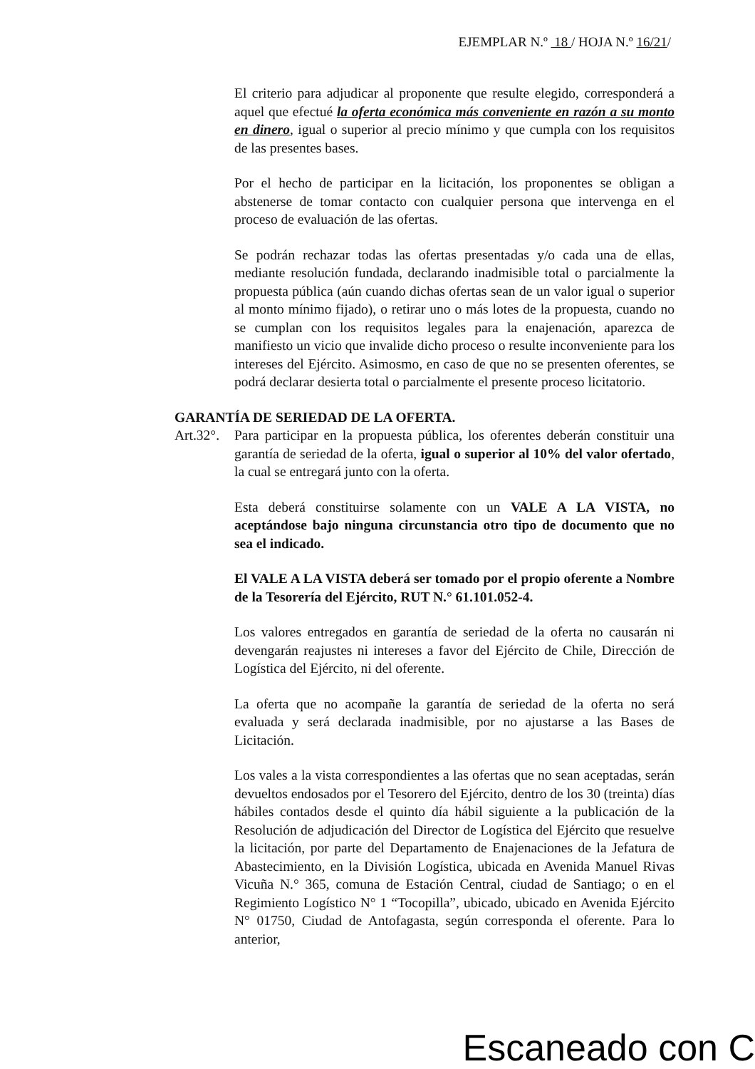EJEMPLAR N.º 18 / HOJA N.º 16/21/
El criterio para adjudicar al proponente que resulte elegido, corresponderá a aquel que efectué la oferta económica más conveniente en razón a su monto en dinero, igual o superior al precio mínimo y que cumpla con los requisitos de las presentes bases.
Por el hecho de participar en la licitación, los proponentes se obligan a abstenerse de tomar contacto con cualquier persona que intervenga en el proceso de evaluación de las ofertas.
Se podrán rechazar todas las ofertas presentadas y/o cada una de ellas, mediante resolución fundada, declarando inadmisible total o parcialmente la propuesta pública (aún cuando dichas ofertas sean de un valor igual o superior al monto mínimo fijado), o retirar uno o más lotes de la propuesta, cuando no se cumplan con los requisitos legales para la enajenación, aparezca de manifiesto un vicio que invalide dicho proceso o resulte inconveniente para los intereses del Ejército. Asimosmo, en caso de que no se presenten oferentes, se podrá declarar desierta total o parcialmente el presente proceso licitatorio.
GARANTÍA DE SERIEDAD DE LA OFERTA.
Art.32°.
Para participar en la propuesta pública, los oferentes deberán constituir una garantía de seriedad de la oferta, igual o superior al 10% del valor ofertado, la cual se entregará junto con la oferta.
Esta deberá constituirse solamente con un VALE A LA VISTA, no aceptándose bajo ninguna circunstancia otro tipo de documento que no sea el indicado.
El VALE A LA VISTA deberá ser tomado por el propio oferente a Nombre de la Tesorería del Ejército, RUT N.° 61.101.052-4.
Los valores entregados en garantía de seriedad de la oferta no causarán ni devengarán reajustes ni intereses a favor del Ejército de Chile, Dirección de Logística del Ejército, ni del oferente.
La oferta que no acompañe la garantía de seriedad de la oferta no será evaluada y será declarada inadmisible, por no ajustarse a las Bases de Licitación.
Los vales a la vista correspondientes a las ofertas que no sean aceptadas, serán devueltos endosados por el Tesorero del Ejército, dentro de los 30 (treinta) días hábiles contados desde el quinto día hábil siguiente a la publicación de la Resolución de adjudicación del Director de Logística del Ejército que resuelve la licitación, por parte del Departamento de Enajenaciones de la Jefatura de Abastecimiento, en la División Logística, ubicada en Avenida Manuel Rivas Vicuña N.° 365, comuna de Estación Central, ciudad de Santiago; o en el Regimiento Logístico N° 1 “Tocopilla”, ubicado, ubicado en Avenida Ejército N° 01750, Ciudad de Antofagasta, según corresponda el oferente. Para lo anterior,
Escaneado con C